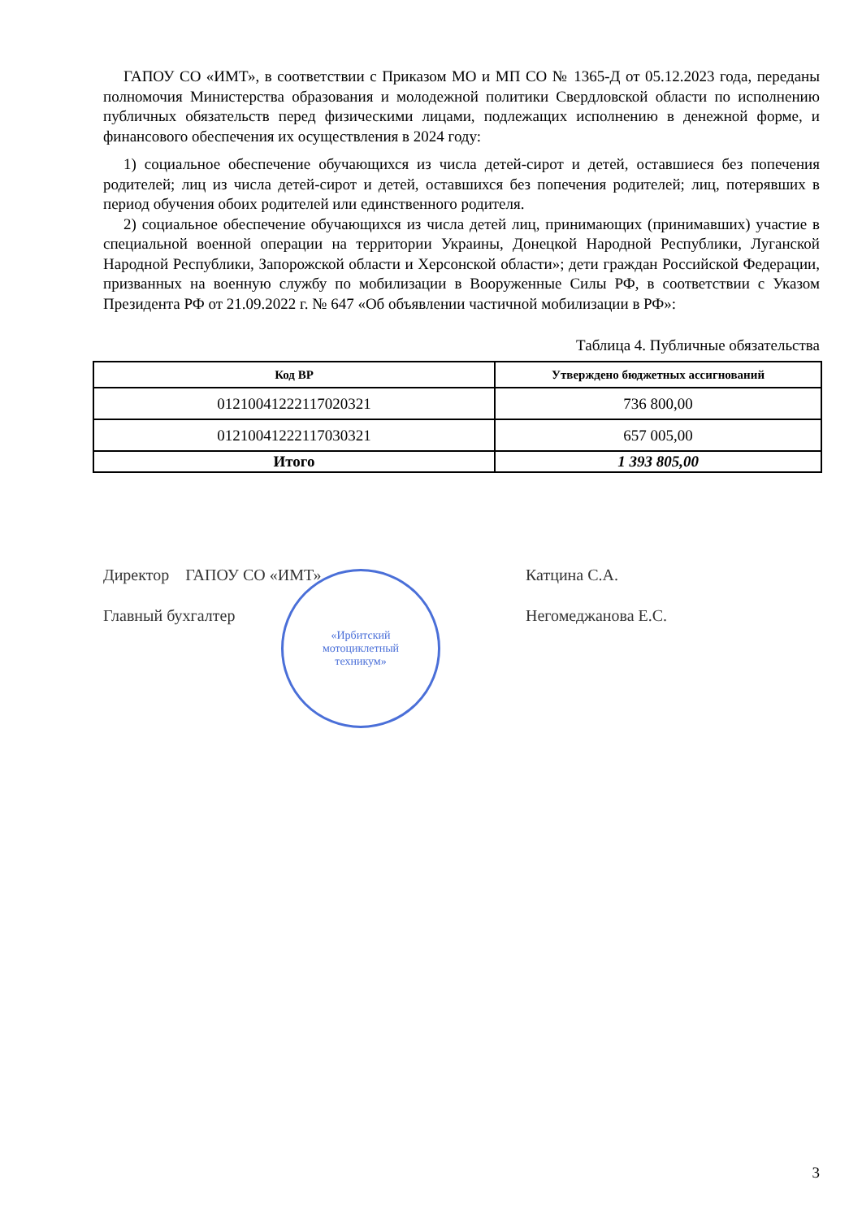ГАПОУ СО «ИМТ», в соответствии с Приказом МО и МП СО № 1365-Д от 05.12.2023 года, переданы полномочия Министерства образования и молодежной политики Свердловской области по исполнению публичных обязательств перед физическими лицами, подлежащих исполнению в денежной форме, и финансового обеспечения их осуществления в 2024 году:
1) социальное обеспечение обучающихся из числа детей-сирот и детей, оставшиеся без попечения родителей; лиц из числа детей-сирот и детей, оставшихся без попечения родителей; лиц, потерявших в период обучения обоих родителей или единственного родителя.
2) социальное обеспечение обучающихся из числа детей лиц, принимающих (принимавших) участие в специальной военной операции на территории Украины, Донецкой Народной Республики, Луганской Народной Республики, Запорожской области и Херсонской области»; дети граждан Российской Федерации, призванных на военную службу по мобилизации в Вооруженные Силы РФ, в соответствии с Указом Президента РФ от 21.09.2022 г. № 647 «Об объявлении частичной мобилизации в РФ»:
Таблица 4. Публичные обязательства
| Код ВР | Утверждено бюджетных ассигнований |
| --- | --- |
| 01210041222117020321 | 736 800,00 |
| 01210041222117030321 | 657 005,00 |
| Итого | 1 393 805,00 |
Директор ГАПОУ СО «ИМТ» Катцина С.А.
Главный бухгалтер Негомеджанова Е.С.
«Ирбитский
мотоциклетный
техникум»
3